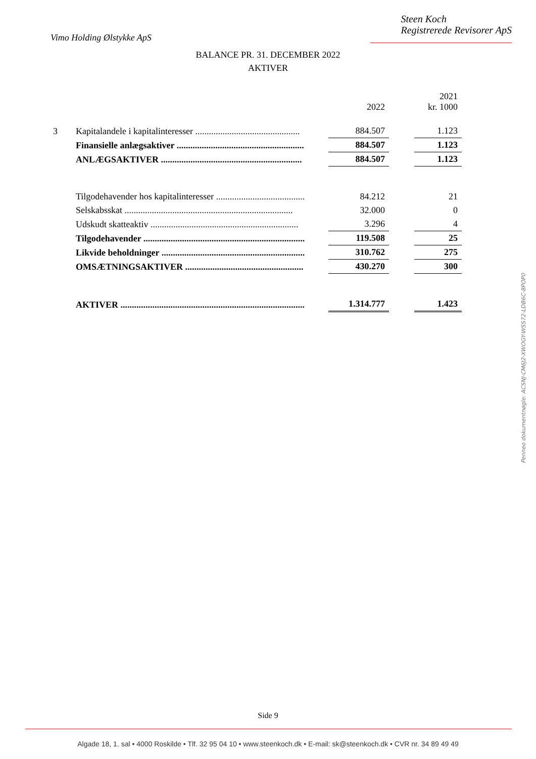Vimo Holding Ølstykke ApS
Steen Koch
Registrerede Revisorer ApS
BALANCE PR. 31. DECEMBER 2022
AKTIVER
| | | 2022 | | 2021 kr. 1000 |
| 3 | Kapitalandele i kapitalinteresser .............................................. | 884.507 | | 1.123 |
| | Finansielle anlægsaktiver ........................................................ | 884.507 | | 1.123 |
| | ANLÆGSAKTIVER .............................................................. | 884.507 | | 1.123 |
| | Tilgodehavender hos kapitalinteresser ....................................... | 84.212 | | 21 |
| | Selskabsskat .......................................................................... | 32.000 | | 0 |
| | Udskudt skatteaktiv ................................................................. | 3.296 | | 4 |
| | Tilgodehavender ....................................................................... | 119.508 | | 25 |
| | Likvide beholdninger ............................................................... | 310.762 | | 275 |
| | OMSÆTNINGSAKTIVER .................................................... | 430.270 | | 300 |
| | AKTIVER ................................................................................. | 1.314.777 | | 1.423 |
Penneo dokumentnøgle: ACSNJ-CM6J2-XWOGY-WSS72-LDB6C-8POP0
Side 9
Algade 18, 1. sal • 4000 Roskilde • Tlf. 32 95 04 10 • www.steenkoch.dk • E-mail: sk@steenkoch.dk • CVR nr. 34 89 49 49